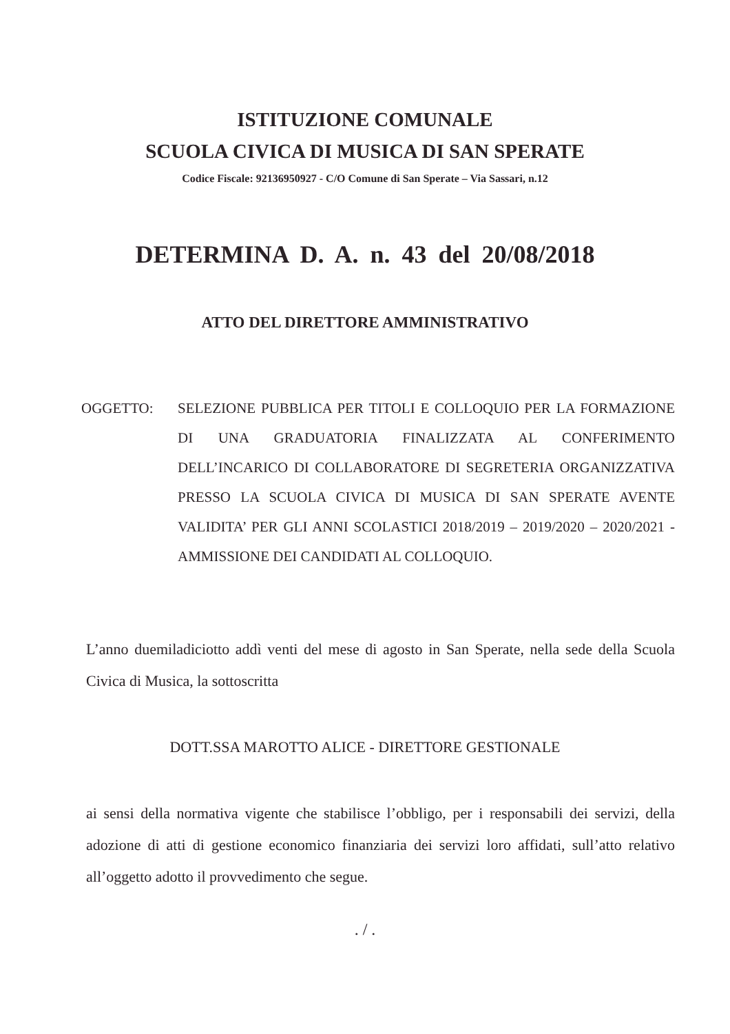ISTITUZIONE COMUNALE
SCUOLA CIVICA DI MUSICA DI SAN SPERATE
Codice Fiscale: 92136950927 - C/O Comune di San Sperate – Via Sassari, n.12
DETERMINA D. A. n. 43 del 20/08/2018
ATTO DEL DIRETTORE AMMINISTRATIVO
OGGETTO: SELEZIONE PUBBLICA PER TITOLI E COLLOQUIO PER LA FORMAZIONE DI UNA GRADUATORIA FINALIZZATA AL CONFERIMENTO DELL’INCARICO DI COLLABORATORE DI SEGRETERIA ORGANIZZATIVA PRESSO LA SCUOLA CIVICA DI MUSICA DI SAN SPERATE AVENTE VALIDITA’ PER GLI ANNI SCOLASTICI 2018/2019 – 2019/2020 – 2020/2021 - AMMISSIONE DEI CANDIDATI AL COLLOQUIO.
L’anno duemiladiciotto addì venti del mese di agosto in San Sperate, nella sede della Scuola Civica di Musica, la sottoscritta
DOTT.SSA MAROTTO ALICE - DIRETTORE GESTIONALE
ai sensi della normativa vigente che stabilisce l’obbligo, per i responsabili dei servizi, della adozione di atti di gestione economico finanziaria dei servizi loro affidati, sull’atto relativo all’oggetto adotto il provvedimento che segue.
. / .